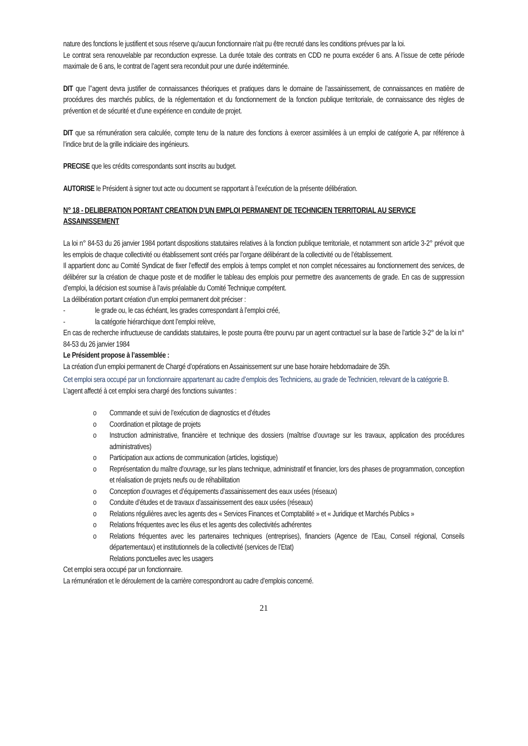nature des fonctions le justifient et sous réserve qu'aucun fonctionnaire n'ait pu être recruté dans les conditions prévues par la loi.
Le contrat sera renouvelable par reconduction expresse. La durée totale des contrats en CDD ne pourra excéder 6 ans. A l’issue de cette période maximale de 6 ans, le contrat de l’agent sera reconduit pour une durée indéterminée.
DIT que l’’agent devra justifier de connaissances théoriques et pratiques dans le domaine de l’assainissement, de connaissances en matière de procédures des marchés publics, de la réglementation et du fonctionnement de la fonction publique territoriale, de connaissance des règles de prévention et de sécurité et d’une expérience en conduite de projet.
DIT que sa rémunération sera calculée, compte tenu de la nature des fonctions à exercer assimilées à un emploi de catégorie A, par référence à l’indice brut de la grille indiciaire des ingénieurs.
PRECISE que les crédits correspondants sont inscrits au budget.
AUTORISE le Président à signer tout acte ou document se rapportant à l’exécution de la présente délibération.
N° 18 - DELIBERATION PORTANT CREATION D’UN EMPLOI PERMANENT DE TECHNICIEN TERRITORIAL AU SERVICE ASSAINISSEMENT
La loi n° 84-53 du 26 janvier 1984 portant dispositions statutaires relatives à la fonction publique territoriale, et notamment son article 3-2° prévoit que les emplois de chaque collectivité ou établissement sont créés par l’organe délibérant de la collectivité ou de l’établissement.
Il appartient donc au Comité Syndicat de fixer l’effectif des emplois à temps complet et non complet nécessaires au fonctionnement des services, de délibérer sur la création de chaque poste et de modifier le tableau des emplois pour permettre des avancements de grade. En cas de suppression d’emploi, la décision est soumise à l’avis préalable du Comité Technique compétent.
La délibération portant création d’un emploi permanent doit préciser :
- le grade ou, le cas échéant, les grades correspondant à l’emploi créé,
- la catégorie hiérarchique dont l’emploi relève,
En cas de recherche infructueuse de candidats statutaires, le poste pourra être pourvu par un agent contractuel sur la base de l’article 3-2° de la loi n° 84-53 du 26 janvier 1984
Le Président propose à l’assemblée :
La création d’un emploi permanent de Chargé d’opérations en Assainissement sur une base horaire hebdomadaire de 35h.
Cet emploi sera occupé par un fonctionnaire appartenant au cadre d’emplois des Techniciens, au grade de Technicien, relevant de la catégorie B.
L’agent affecté à cet emploi sera chargé des fonctions suivantes :
o Commande et suivi de l’exécution de diagnostics et d’études
o Coordination et pilotage de projets
o Instruction administrative, financière et technique des dossiers (maîtrise d’ouvrage sur les travaux, application des procédures administratives)
o Participation aux actions de communication (articles, logistique)
o Représentation du maître d'ouvrage, sur les plans technique, administratif et financier, lors des phases de programmation, conception et réalisation de projets neufs ou de réhabilitation
o Conception d’ouvrages et d’équipements d’assainissement des eaux usées (réseaux)
o Conduite d’études et de travaux d’assainissement des eaux usées (réseaux)
o Relations régulières avec les agents des « Services Finances et Comptabilité » et « Juridique et Marchés Publics »
o Relations fréquentes avec les élus et les agents des collectivités adhérentes
o Relations fréquentes avec les partenaires techniques (entreprises), financiers (Agence de l’Eau, Conseil régional, Conseils départementaux) et institutionnels de la collectivité (services de l’Etat)
Relations ponctuelles avec les usagers
Cet emploi sera occupé par un fonctionnaire.
La rémunération et le déroulement de la carrière correspondront au cadre d’emplois concerné.
21